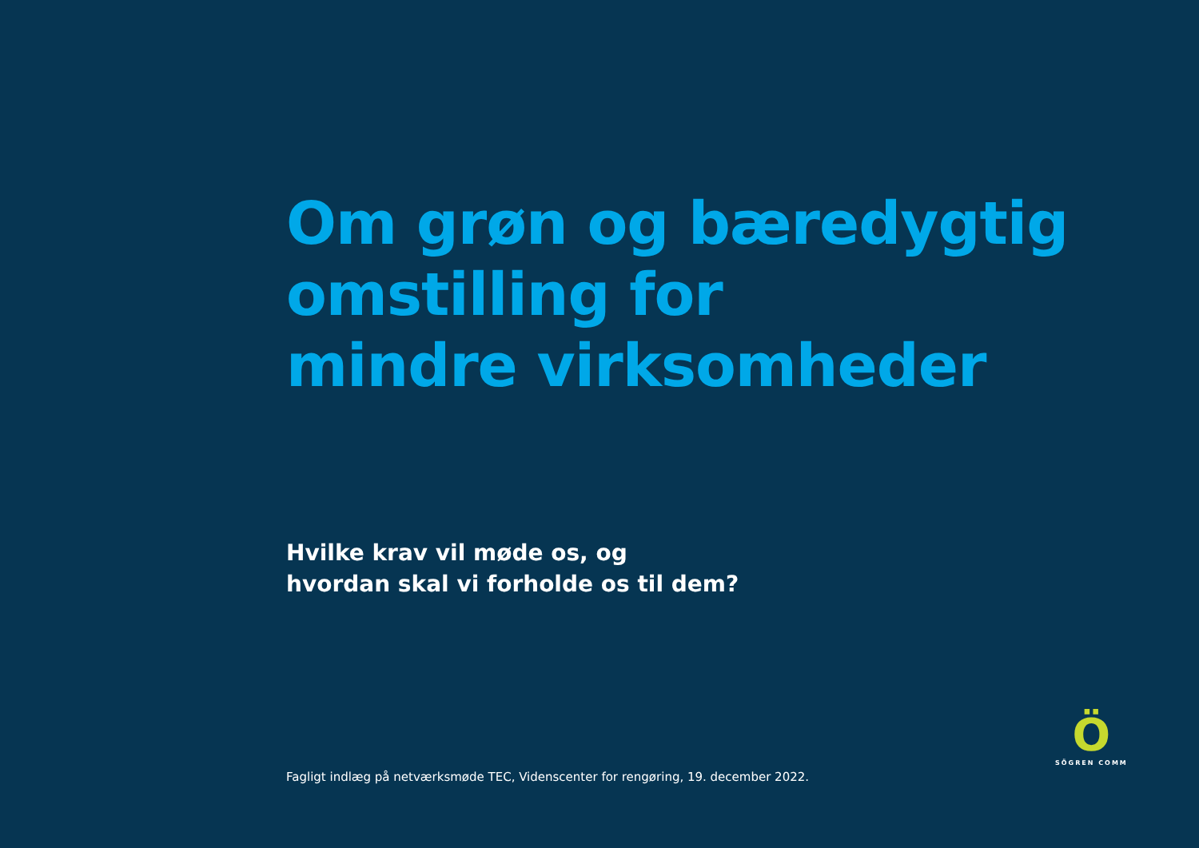Om grøn og bæredygtig
omstilling for
mindre virksomheder
Hvilke krav vil møde os, og
hvordan skal vi forholde os til dem?
Fagligt indlæg på netværksmøde TEC, Videnscenter for rengøring, 19. december 2022.
Ö
SÖGREN COMM